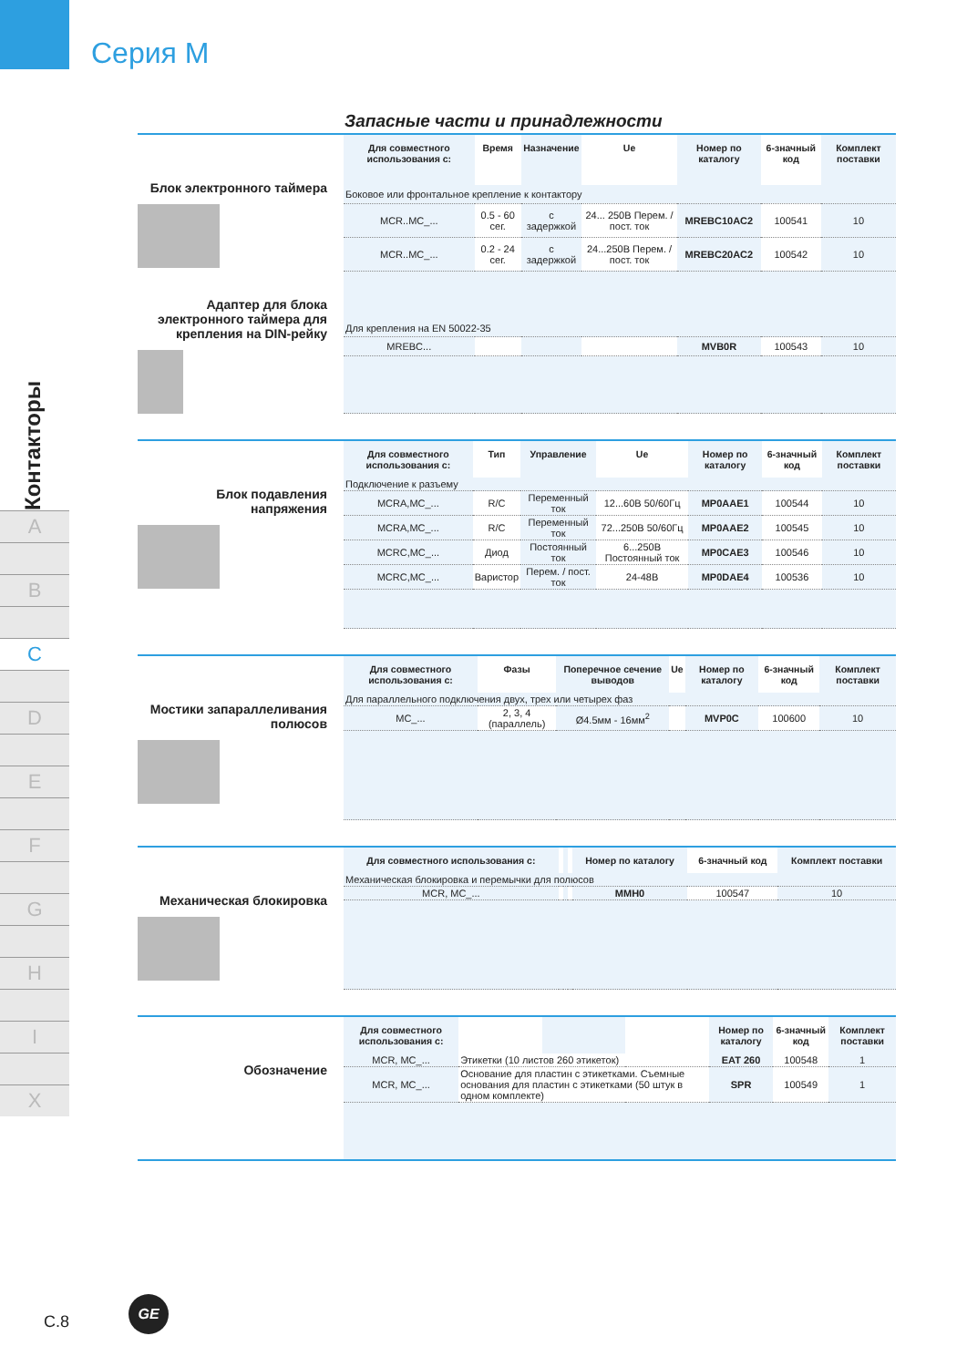Серия M
Контакторы
A
B
C
D
E
F
G
H
I
X
Запасные части и принадлежности
Блок электронного таймера
Адаптер для блока электронного таймера для крепления на DIN-рейку
| Для совместного использования с: | Время | Назначение | Ue | Номер по каталогу | 6-значный код | Комплект поставки |
| --- | --- | --- | --- | --- | --- | --- |
| Боковое или фронтальное крепление к контактору | | | | | | |
| MCR..MC_... | 0.5 - 60 сег. | с задержкой | 24... 250В Перем. / пост. ток | MREBC10AC2 | 100541 | 10 |
| MCR..MC_... | 0.2 - 24 сег. | с задержкой | 24...250В Перем. / пост. ток | MREBC20AC2 | 100542 | 10 |
| Для крепления на EN 50022-35 | | | | | | |
| MREBC... | | | | MVB0R | 100543 | 10 |
Блок подавления напряжения
| Для совместного использования с: | Тип | Управление | Ue | Номер по каталогу | 6-значный код | Комплект поставки |
| --- | --- | --- | --- | --- | --- | --- |
| Подключение к разъему | | | | | | |
| MCRA,MC_... | R/C | Переменный ток | 12...60В 50/60Гц | MP0AAE1 | 100544 | 10 |
| MCRA,MC_... | R/C | Переменный ток | 72...250В 50/60Гц | MP0AAE2 | 100545 | 10 |
| MCRC,MC_... | Диод | Постоянный ток | 6...250В Постоянный ток | MP0CAE3 | 100546 | 10 |
| MCRC,MC_... | Варистор | Перем. / пост. ток | 24-48В | MP0DAE4 | 100536 | 10 |
Мостики запараллеливания полюсов
| Для совместного использования с: | Фазы | Поперечное сечение выводов | Ue | Номер по каталогу | 6-значный код | Комплект поставки |
| --- | --- | --- | --- | --- | --- | --- |
| Для параллельного подключения двух, трех или четырех фаз | | | | | | |
| MC_... | 2, 3, 4 (параллель) | Ø4.5мм - 16мм<sup>2</sup> | | MVP0C | 100600 | 10 |
Механическая блокировка
| Для совместного использования с: | | | | Номер по каталогу | 6-значный код | Комплект поставки |
| --- | --- | --- | --- | --- | --- | --- |
| Механическая блокировка и перемычки для полюсов | | | | | | |
| MCR, MC_... | | | | MMH0 | 100547 | 10 |
Обозначение
| Для совместного использования с: | | | | Номер по каталогу | 6-значный код | Комплект поставки |
| --- | --- | --- | --- | --- | --- | --- |
| MCR, MC_... | Этикетки (10 листов 260 этикеток) | | | EAT 260 | 100548 | 1 |
| MCR, MC_... | Основание для пластин с этикетками. Съемные основания для пластин с этикетками (50 штук в одном комплекте) | | | SPR | 100549 | 1 |
C.8
GE